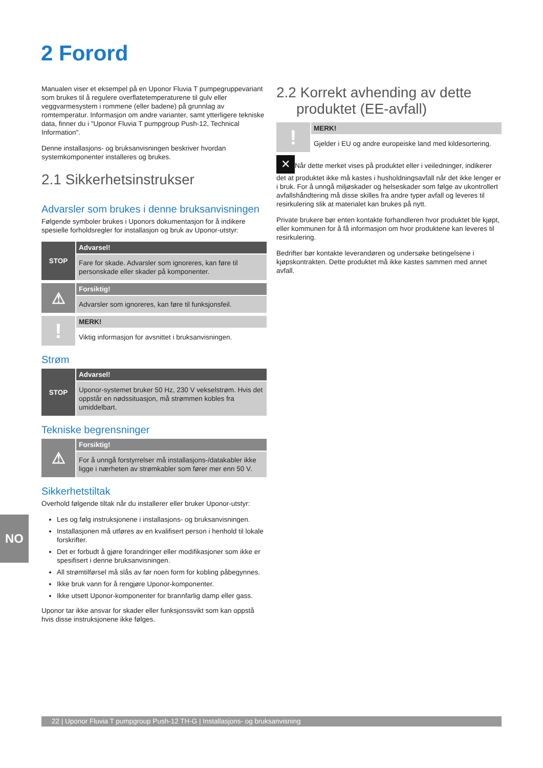2 Forord
Manualen viser et eksempel på en Uponor Fluvia T pumpegruppevariant som brukes til å regulere overflatetemperaturene til gulv eller veggvarmesystem i rommene (eller badene) på grunnlag av romtemperatur. Informasjon om andre varianter, samt ytterligere tekniske data, finner du i "Uponor Fluvia T pumpgroup Push-12, Technical Information".
Denne installasjons- og bruksanvisningen beskriver hvordan systemkomponenter installeres og brukes.
2.1 Sikkerhetsinstrukser
Advarsler som brukes i denne bruksanvisningen
Følgende symboler brukes i Uponors dokumentasjon for å indikere spesielle forholdsregler for installasjon og bruk av Uponor-utstyr:
STOP
Advarsel!
Fare for skade. Advarsler som ignoreres, kan føre til personskade eller skader på komponenter.
⚠
Forsiktig!
Advarsler som ignoreres, kan føre til funksjonsfeil.
!
MERK!
Viktig informasjon for avsnittet i bruksanvisningen.
Strøm
STOP
Advarsel!
Uponor-systemet bruker 50 Hz, 230 V vekselstrøm. Hvis det oppstår en nødssituasjon, må strømmen kobles fra umiddelbart.
Tekniske begrensninger
⚠
Forsiktig!
For å unngå forstyrrelser må installasjons-/datakabler ikke ligge i nærheten av strømkabler som fører mer enn 50 V.
Sikkerhetstiltak
Overhold følgende tiltak når du installerer eller bruker Uponor-utstyr:
Les og følg instruksjonene i installasjons- og bruksanvisningen.
Installasjonen må utføres av en kvalifisert person i henhold til lokale forskrifter.
Det er forbudt å gjøre forandringer eller modifikasjoner som ikke er spesifisert i denne bruksanvisningen.
All strømtilførsel må slås av før noen form for kobling påbegynnes.
Ikke bruk vann for å rengjøre Uponor-komponenter.
Ikke utsett Uponor-komponenter for brannfarlig damp eller gass.
Uponor tar ikke ansvar for skader eller funksjonssvikt som kan oppstå hvis disse instruksjonene ikke følges.
2.2 Korrekt avhending av dette
produktet (EE-avfall)
!
MERK!
Gjelder i EU og andre europeiske land med kildesortering.
✕ Når dette merket vises på produktet eller i veiledninger, indikerer det at produktet ikke må kastes i husholdningsavfall når det ikke lenger er i bruk. For å unngå miljøskader og helseskader som følge av ukontrollert avfallshåndtering må disse skilles fra andre typer avfall og leveres til resirkulering slik at materialet kan brukes på nytt.
Private brukere bør enten kontakte forhandleren hvor produktet ble kjøpt, eller kommunen for å få informasjon om hvor produktene kan leveres til resirkulering.
Bedrifter bør kontakte leverandøren og undersøke betingelsene i kjøpskontrakten. Dette produktet må ikke kastes sammen med annet avfall.
NO
22 | Uponor Fluvia T pumpgroup Push-12 TH-G | Installasjons- og bruksanvisning